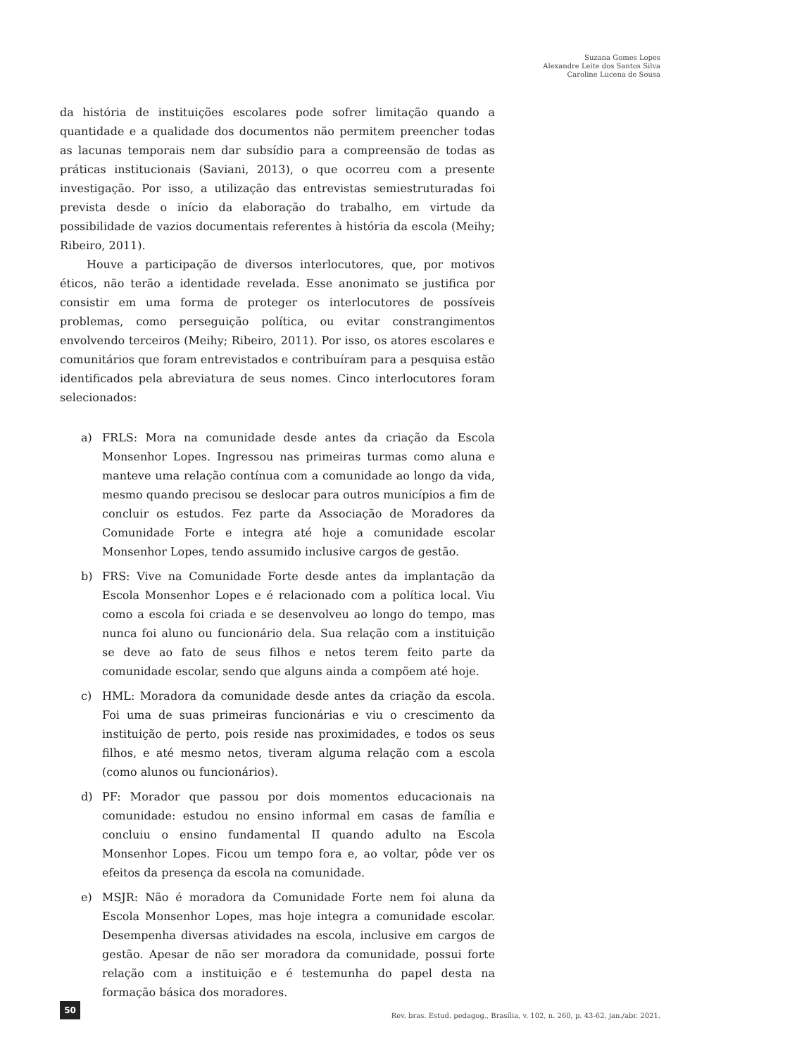Suzana Gomes Lopes
Alexandre Leite dos Santos Silva
Caroline Lucena de Sousa
da história de instituições escolares pode sofrer limitação quando a quantidade e a qualidade dos documentos não permitem preencher todas as lacunas temporais nem dar subsídio para a compreensão de todas as práticas institucionais (Saviani, 2013), o que ocorreu com a presente investigação. Por isso, a utilização das entrevistas semiestruturadas foi prevista desde o início da elaboração do trabalho, em virtude da possibilidade de vazios documentais referentes à história da escola (Meihy; Ribeiro, 2011).
Houve a participação de diversos interlocutores, que, por motivos éticos, não terão a identidade revelada. Esse anonimato se justifica por consistir em uma forma de proteger os interlocutores de possíveis problemas, como perseguição política, ou evitar constrangimentos envolvendo terceiros (Meihy; Ribeiro, 2011). Por isso, os atores escolares e comunitários que foram entrevistados e contribuíram para a pesquisa estão identificados pela abreviatura de seus nomes. Cinco interlocutores foram selecionados:
a) FRLS: Mora na comunidade desde antes da criação da Escola Monsenhor Lopes. Ingressou nas primeiras turmas como aluna e manteve uma relação contínua com a comunidade ao longo da vida, mesmo quando precisou se deslocar para outros municípios a fim de concluir os estudos. Fez parte da Associação de Moradores da Comunidade Forte e integra até hoje a comunidade escolar Monsenhor Lopes, tendo assumido inclusive cargos de gestão.
b) FRS: Vive na Comunidade Forte desde antes da implantação da Escola Monsenhor Lopes e é relacionado com a política local. Viu como a escola foi criada e se desenvolveu ao longo do tempo, mas nunca foi aluno ou funcionário dela. Sua relação com a instituição se deve ao fato de seus filhos e netos terem feito parte da comunidade escolar, sendo que alguns ainda a compõem até hoje.
c) HML: Moradora da comunidade desde antes da criação da escola. Foi uma de suas primeiras funcionárias e viu o crescimento da instituição de perto, pois reside nas proximidades, e todos os seus filhos, e até mesmo netos, tiveram alguma relação com a escola (como alunos ou funcionários).
d) PF: Morador que passou por dois momentos educacionais na comunidade: estudou no ensino informal em casas de família e concluiu o ensino fundamental II quando adulto na Escola Monsenhor Lopes. Ficou um tempo fora e, ao voltar, pôde ver os efeitos da presença da escola na comunidade.
e) MSJR: Não é moradora da Comunidade Forte nem foi aluna da Escola Monsenhor Lopes, mas hoje integra a comunidade escolar. Desempenha diversas atividades na escola, inclusive em cargos de gestão. Apesar de não ser moradora da comunidade, possui forte relação com a instituição e é testemunha do papel desta na formação básica dos moradores.
50
Rev. bras. Estud. pedagog., Brasília, v. 102, n. 260, p. 43-62, jan./abr. 2021.